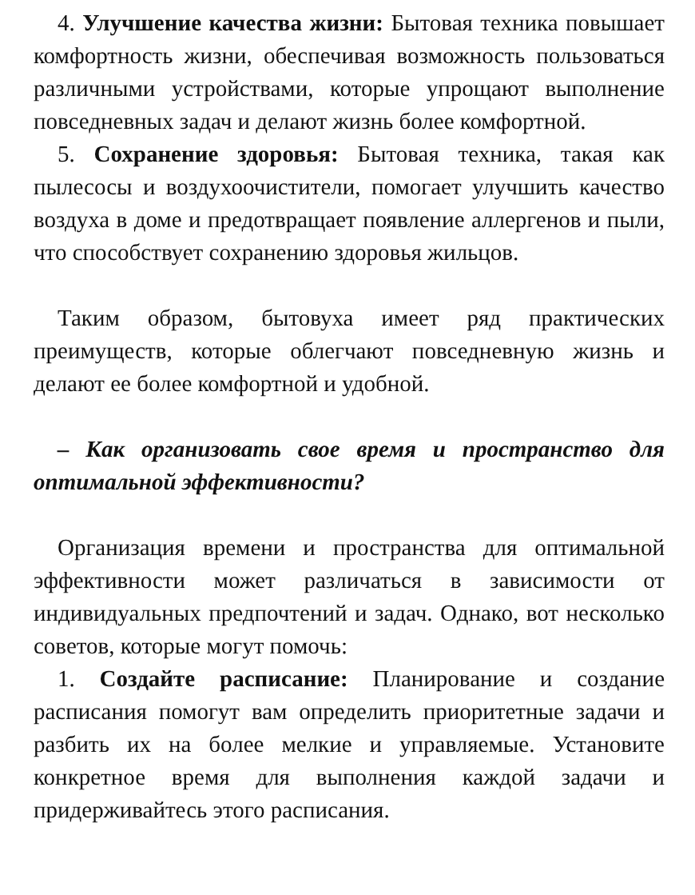4. Улучшение качества жизни: Бытовая техника повышает комфортность жизни, обеспечивая возможность пользоваться различными устройствами, которые упрощают выполнение повседневных задач и делают жизнь более комфортной.
5. Сохранение здоровья: Бытовая техника, такая как пылесосы и воздухоочистители, помогает улучшить качество воздуха в доме и предотвращает появление аллергенов и пыли, что способствует сохранению здоровья жильцов.
Таким образом, бытовуха имеет ряд практических преимуществ, которые облегчают повседневную жизнь и делают ее более комфортной и удобной.
– Как организовать свое время и пространство для оптимальной эффективности?
Организация времени и пространства для оптимальной эффективности может различаться в зависимости от индивидуальных предпочтений и задач. Однако, вот несколько советов, которые могут помочь:
1. Создайте расписание: Планирование и создание расписания помогут вам определить приоритетные задачи и разбить их на более мелкие и управляемые. Установите конкретное время для выполнения каждой задачи и придерживайтесь этого расписания.